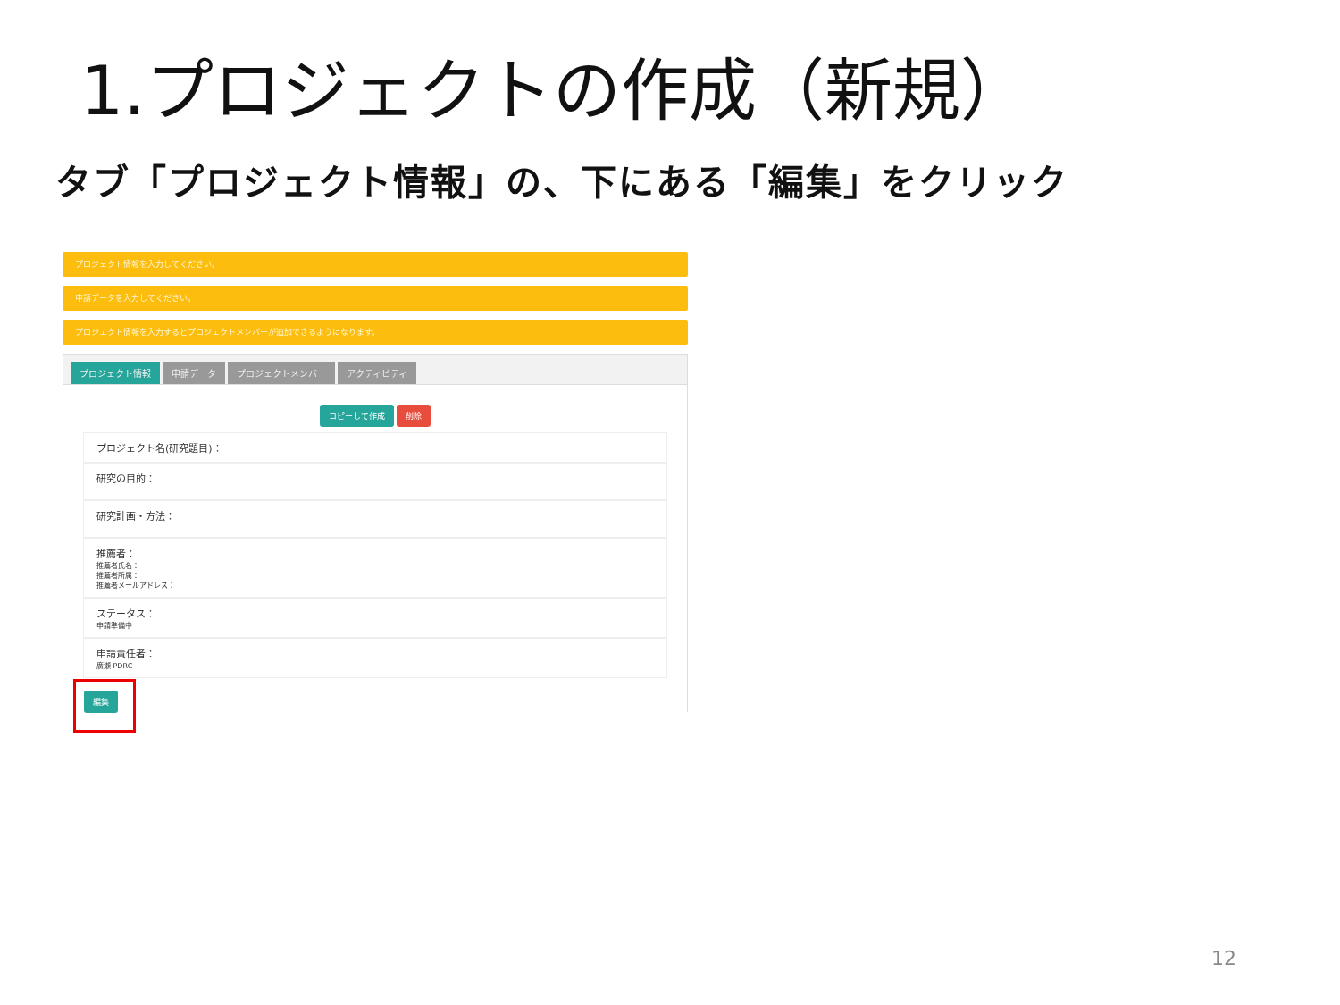1.プロジェクトの作成（新規）
タブ「プロジェクト情報」の、下にある「編集」をクリック
プロジェクト情報を入力してください。
申請データを入力してください。
プロジェクト情報を入力するとプロジェクトメンバーが追加できるようになります。
プロジェクト情報 申請データ プロジェクトメンバー アクティビティ
コピーして作成 削除
プロジェクト名(研究題目)：
研究の目的：
研究計画・方法：
推薦者：
推薦者氏名：
推薦者所属：
推薦者メールアドレス：
ステータス：
申請準備中
申請責任者：
廣瀬 PDRC
編集
12